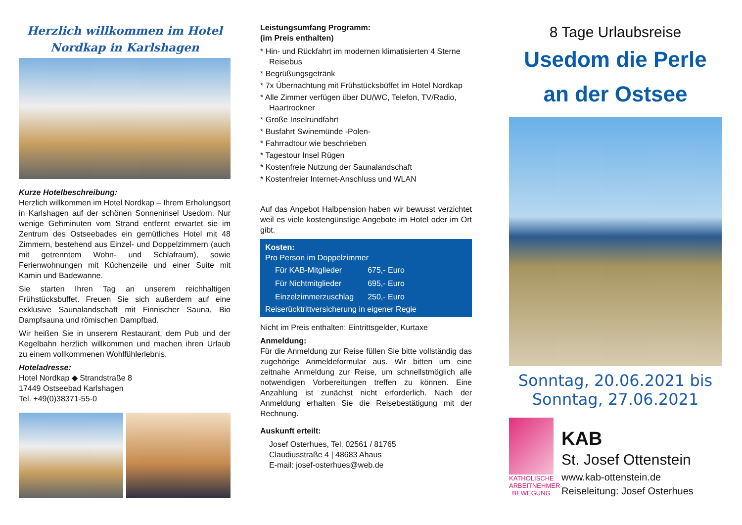Herzlich willkommen im Hotel
Nordkap in Karlshagen
Kurze Hotelbeschreibung:
Herzlich willkommen im Hotel Nordkap – Ihrem Erholungsort in Karlshagen auf der schönen Sonneninsel Usedom. Nur wenige Gehminuten vom Strand entfernt erwartet sie im Zentrum des Ostseebades ein gemütliches Hotel mit 48 Zimmern, bestehend aus Einzel- und Doppelzimmern (auch mit getrenntem Wohn- und Schlafraum), sowie Ferienwohnungen mit Küchenzeile und einer Suite mit Kamin und Badewanne.
Sie starten Ihren Tag an unserem reichhaltigen Frühstücksbuffet. Freuen Sie sich außerdem auf eine exklusive Saunalandschaft mit Finnischer Sauna, Bio Dampfsauna und römischen Dampfbad.
Wir heißen Sie in unserem Restaurant, dem Pub und der Kegelbahn herzlich willkommen und machen ihren Urlaub zu einem vollkommenen Wohlfühlerlebnis.
Hoteladresse:
Hotel Nordkap ◆ Strandstraße 8
17449 Ostseebad Karlshagen
Tel. +49(0)38371-55-0
Leistungsumfang Programm:
(im Preis enthalten)
* Hin- und Rückfahrt im modernen klimatisierten 4 Sterne Reisebus
* Begrüßungsgetränk
* 7x Übernachtung mit Frühstücksbüffet im Hotel Nordkap
* Alle Zimmer verfügen über DU/WC, Telefon, TV/Radio, Haartrockner
* Große Inselrundfahrt
* Busfahrt Swinemünde -Polen-
* Fahrradtour wie beschrieben
* Tagestour Insel Rügen
* Kostenfreie Nutzung der Saunalandschaft
* Kostenfreier Internet-Anschluss und WLAN
Auf das Angebot Halbpension haben wir bewusst verzichtet weil es viele kostengünstige Angebote im Hotel oder im Ort gibt.
Kosten:
Pro Person im Doppelzimmer
| Für KAB-Mitglieder | 675,- Euro |
| Für Nichtmitglieder | 695,- Euro |
| Einzelzimmerzuschlag | 250,- Euro |
Reiserücktrittversicherung in eigener Regie
Nicht im Preis enthalten: Eintrittsgelder, Kurtaxe
Anmeldung:
Für die Anmeldung zur Reise füllen Sie bitte vollständig das zugehörige Anmeldeformular aus. Wir bitten um eine zeitnahe Anmeldung zur Reise, um schnellstmöglich alle notwendigen Vorbereitungen treffen zu können. Eine Anzahlung ist zunächst nicht erforderlich. Nach der Anmeldung erhalten Sie die Reisebestätigung mit der Rechnung.
Auskunft erteilt:
Josef Osterhues, Tel. 02561 / 81765
Claudiusstraße 4 | 48683 Ahaus
E-mail: josef-osterhues@web.de
8 Tage Urlaubsreise
Usedom die Perle
an der Ostsee
Sonntag, 20.06.2021 bis
Sonntag, 27.06.2021
KATHOLISCHE ARBEITNEHMER-BEWEGUNG
KAB
St. Josef Ottenstein
www.kab-ottenstein.de
Reiseleitung: Josef Osterhues